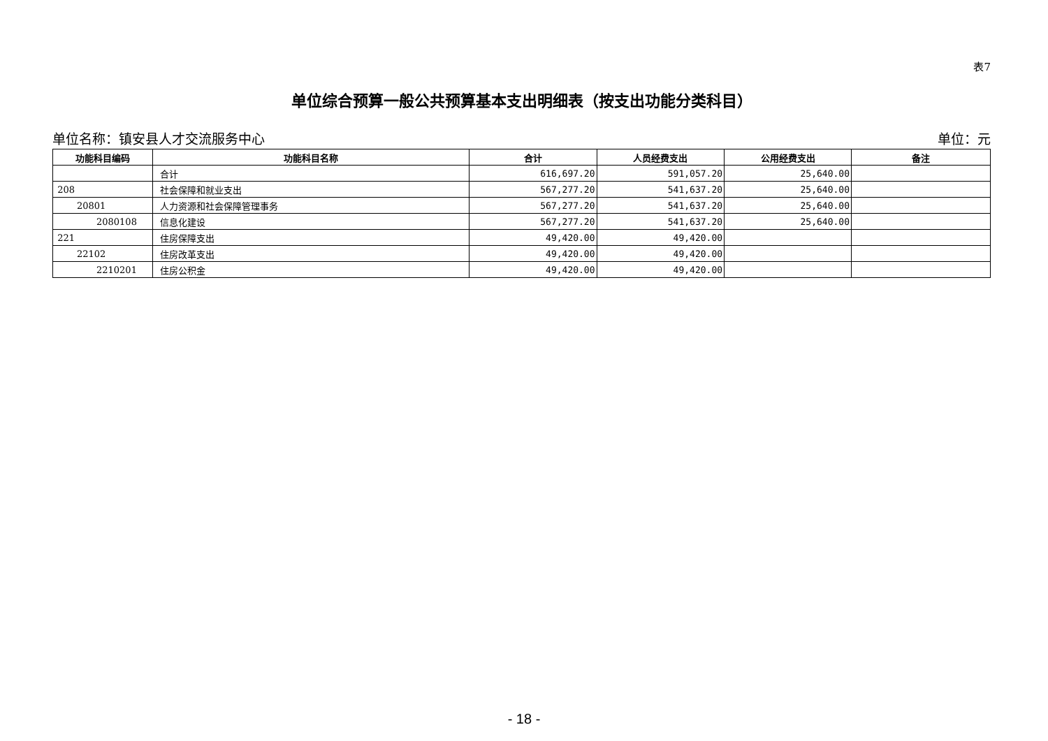表7
单位综合预算一般公共预算基本支出明细表（按支出功能分类科目）
单位名称：镇安县人才交流服务中心 单位：元
| 功能科目编码 | 功能科目名称 | 合计 | 人员经费支出 | 公用经费支出 | 备注 |
| --- | --- | --- | --- | --- | --- |
| | 合计 | 616,697.20 | 591,057.20 | 25,640.00 | |
| 208 | 社会保障和就业支出 | 567,277.20 | 541,637.20 | 25,640.00 | |
| 20801 | 人力资源和社会保障管理事务 | 567,277.20 | 541,637.20 | 25,640.00 | |
| 2080108 | 信息化建设 | 567,277.20 | 541,637.20 | 25,640.00 | |
| 221 | 住房保障支出 | 49,420.00 | 49,420.00 | | |
| 22102 | 住房改革支出 | 49,420.00 | 49,420.00 | | |
| 2210201 | 住房公积金 | 49,420.00 | 49,420.00 | | |
- 18 -